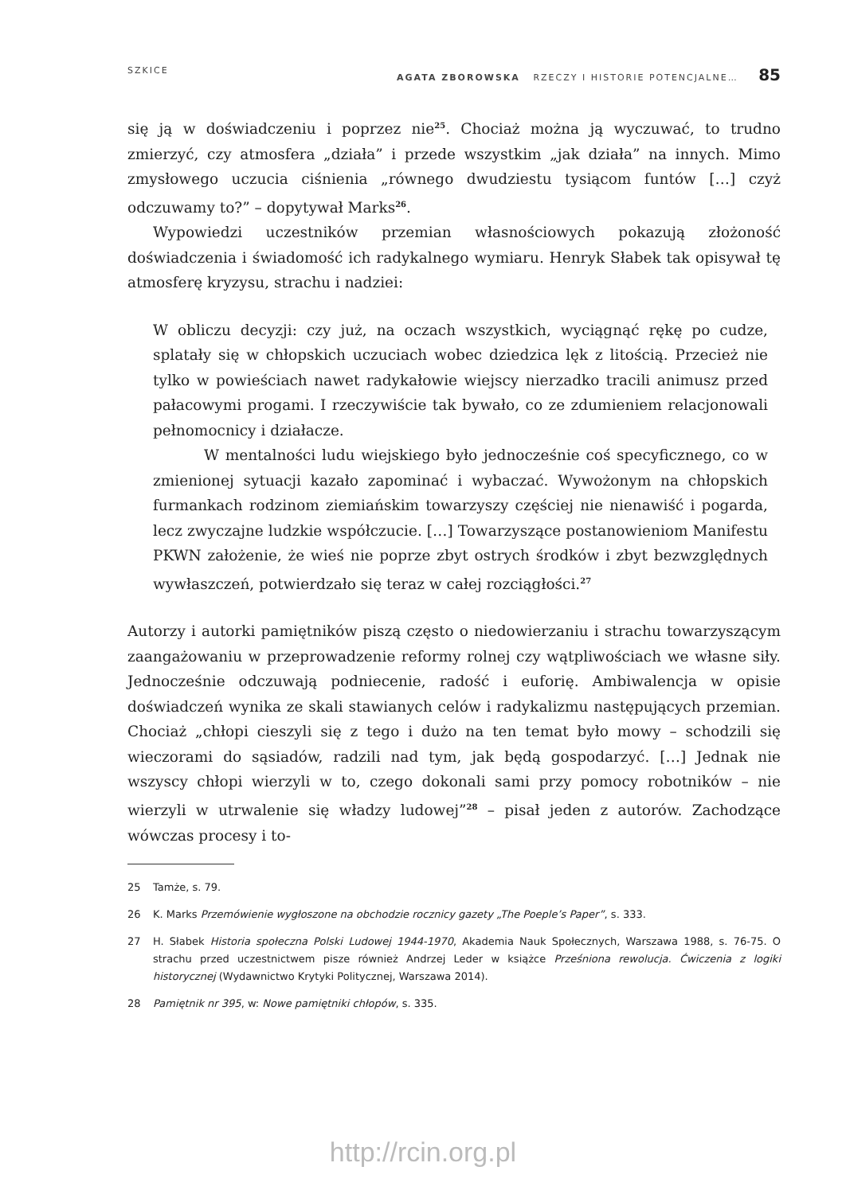SZKICE AGATA ZBOROWSKA RZECZY I HISTORIE POTENCJALNE… 85
się ją w doświadczeniu i poprzez nie<sup>25</sup>. Chociaż można ją wyczuwać, to trudno zmierzyć, czy atmosfera „działa” i przede wszystkim „jak działa” na innych. Mimo zmysłowego uczucia ciśnienia „równego dwudziestu tysiącom funtów […] czyż odczuwamy to?” – dopytywał Marks<sup>26</sup>.
Wypowiedzi uczestników przemian własnościowych pokazują złożoność doświadczenia i świadomość ich radykalnego wymiaru. Henryk Słabek tak opisywał tę atmosferę kryzysu, strachu i nadziei:
W obliczu decyzji: czy już, na oczach wszystkich, wyciągnąć rękę po cudze, splatały się w chłopskich uczuciach wobec dziedzica lęk z litością. Przecież nie tylko w powieściach nawet radykałowie wiejscy nierzadko tracili animusz przed pałacowymi progami. I rzeczywiście tak bywało, co ze zdumieniem relacjonowali pełnomocnicy i działacze.
W mentalności ludu wiejskiego było jednocześnie coś specyficznego, co w zmienionej sytuacji kazało zapominać i wybaczać. Wywożonym na chłopskich furmankach rodzinom ziemiańskim towarzyszy częściej nie nienawiść i pogarda, lecz zwyczajne ludzkie współczucie. […] Towarzyszące postanowieniom Manifestu PKWN założenie, że wieś nie poprze zbyt ostrych środków i zbyt bezwzględnych wywłaszczeń, potwierdzało się teraz w całej rozciągłości.<sup>27</sup>
Autorzy i autorki pamiętników piszą często o niedowierzaniu i strachu towarzyszącym zaangażowaniu w przeprowadzenie reformy rolnej czy wątpliwościach we własne siły. Jednocześnie odczuwają podniecenie, radość i euforię. Ambiwalencja w opisie doświadczeń wynika ze skali stawianych celów i radykalizmu następujących przemian. Chociaż „chłopi cieszyli się z tego i dużo na ten temat było mowy – schodzili się wieczorami do sąsiadów, radzili nad tym, jak będą gospodarzyć. […] Jednak nie wszyscy chłopi wierzyli w to, czego dokonali sami przy pomocy robotników – nie wierzyli w utrwalenie się władzy ludowej”<sup>28</sup> – pisał jeden z autorów. Zachodzące wówczas procesy i to-
25 Tamże, s. 79.
26 K. Marks Przemówienie wygłoszone na obchodzie rocznicy gazety „The Poeple’s Paper”, s. 333.
27 H. Słabek Historia społeczna Polski Ludowej 1944-1970, Akademia Nauk Społecznych, Warszawa 1988, s. 76-75. O strachu przed uczestnictwem pisze również Andrzej Leder w książce Prześniona rewolucja. Ćwiczenia z logiki historycznej (Wydawnictwo Krytyki Politycznej, Warszawa 2014).
28 Pamiętnik nr 395, w: Nowe pamiętniki chłopów, s. 335.
http://rcin.org.pl